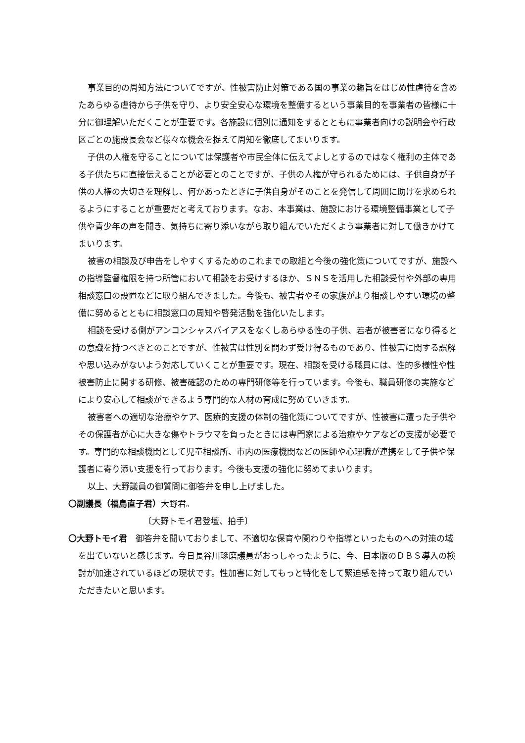事業目的の周知方法についてですが、性被害防止対策である国の事業の趣旨をはじめ性虐待を含めたあらゆる虐待から子供を守り、より安全安心な環境を整備するという事業目的を事業者の皆様に十分に御理解いただくことが重要です。各施設に個別に通知をするとともに事業者向けの説明会や行政区ごとの施設長会など様々な機会を捉えて周知を徹底してまいります。
子供の人権を守ることについては保護者や市民全体に伝えてよしとするのではなく権利の主体である子供たちに直接伝えることが必要とのことですが、子供の人権が守られるためには、子供自身が子供の人権の大切さを理解し、何かあったときに子供自身がそのことを発信して周囲に助けを求められるようにすることが重要だと考えております。なお、本事業は、施設における環境整備事業として子供や青少年の声を聞き、気持ちに寄り添いながら取り組んでいただくよう事業者に対して働きかけてまいります。
被害の相談及び申告をしやすくするためのこれまでの取組と今後の強化策についてですが、施設への指導監督権限を持つ所管において相談をお受けするほか、ＳＮＳを活用した相談受付や外部の専用相談窓口の設置などに取り組んできました。今後も、被害者やその家族がより相談しやすい環境の整備に努めるとともに相談窓口の周知や啓発活動を強化いたします。
相談を受ける側がアンコンシャスバイアスをなくしあらゆる性の子供、若者が被害者になり得るとの意識を持つべきとのことですが、性被害は性別を問わず受け得るものであり、性被害に関する誤解や思い込みがないよう対応していくことが重要です。現在、相談を受ける職員には、性的多様性や性被害防止に関する研修、被害確認のための専門研修等を行っています。今後も、職員研修の実施などにより安心して相談ができるよう専門的な人材の育成に努めていきます。
被害者への適切な治療やケア、医療的支援の体制の強化策についてですが、性被害に遭った子供やその保護者が心に大きな傷やトラウマを負ったときには専門家による治療やケアなどの支援が必要です。専門的な相談機関として児童相談所、市内の医療機関などの医師や心理職が連携をして子供や保護者に寄り添い支援を行っております。今後も支援の強化に努めてまいります。
以上、大野議員の御質問に御答弁を申し上げました。
〇副議長（福島直子君）大野君。
〔大野トモイ君登壇、拍手〕
〇大野トモイ君　御答弁を聞いておりまして、不適切な保育や関わりや指導といったものへの対策の域を出ていないと感じます。今日長谷川琢磨議員がおっしゃったように、今、日本版のＤＢＳ導入の検討が加速されているほどの現状です。性加害に対してもっと特化をして緊迫感を持って取り組んでいただきたいと思います。